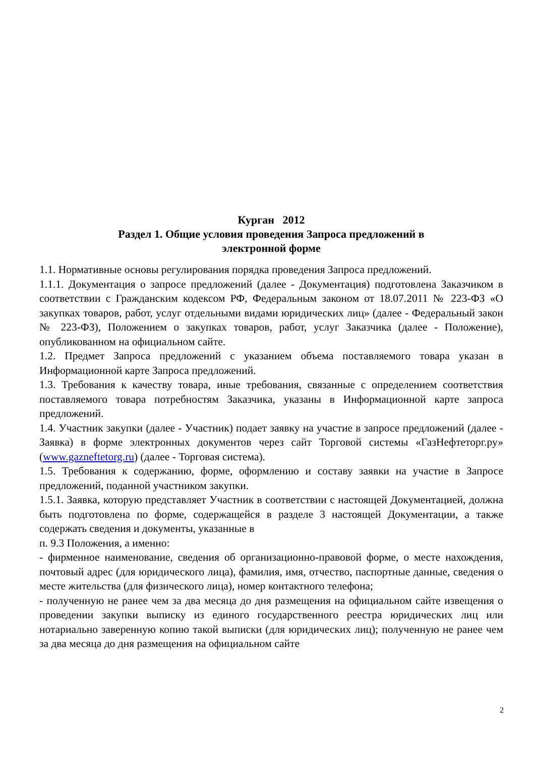Курган 2012
Раздел 1. Общие условия проведения Запроса предложений в
электронной форме
1.1. Нормативные основы регулирования порядка проведения Запроса предложений.
1.1.1. Документация о запросе предложений (далее - Документация) подготовлена Заказчиком в соответствии с Гражданским кодексом РФ, Федеральным законом от 18.07.2011 № 223-ФЗ «О закупках товаров, работ, услуг отдельными видами юридических лиц» (далее - Федеральный закон № 223-ФЗ), Положением о закупках товаров, работ, услуг Заказчика (далее - Положение), опубликованном на официальном сайте.
1.2. Предмет Запроса предложений с указанием объема поставляемого товара указан в Информационной карте Запроса предложений.
1.3. Требования к качеству товара, иные требования, связанные с определением соответствия поставляемого товара потребностям Заказчика, указаны в Информационной карте запроса предложений.
1.4. Участник закупки (далее - Участник) подает заявку на участие в запросе предложений (далее - Заявка) в форме электронных документов через сайт Торговой системы «ГазНефтеторг.ру» (www.gazneftetorg.ru) (далее - Торговая система).
1.5. Требования к содержанию, форме, оформлению и составу заявки на участие в Запросе предложений, поданной участником закупки.
1.5.1. Заявка, которую представляет Участник в соответствии с настоящей Документацией, должна быть подготовлена по форме, содержащейся в разделе 3 настоящей Документации, а также содержать сведения и документы, указанные в
п. 9.3 Положения, а именно:
- фирменное наименование, сведения об организационно-правовой форме, о месте нахождения, почтовый адрес (для юридического лица), фамилия, имя, отчество, паспортные данные, сведения о месте жительства (для физического лица), номер контактного телефона;
- полученную не ранее чем за два месяца до дня размещения на официальном сайте извещения о проведении закупки выписку из единого государственного реестра юридических лиц или нотариально заверенную копию такой выписки (для юридических лиц); полученную не ранее чем за два месяца до дня размещения на официальном сайте
2